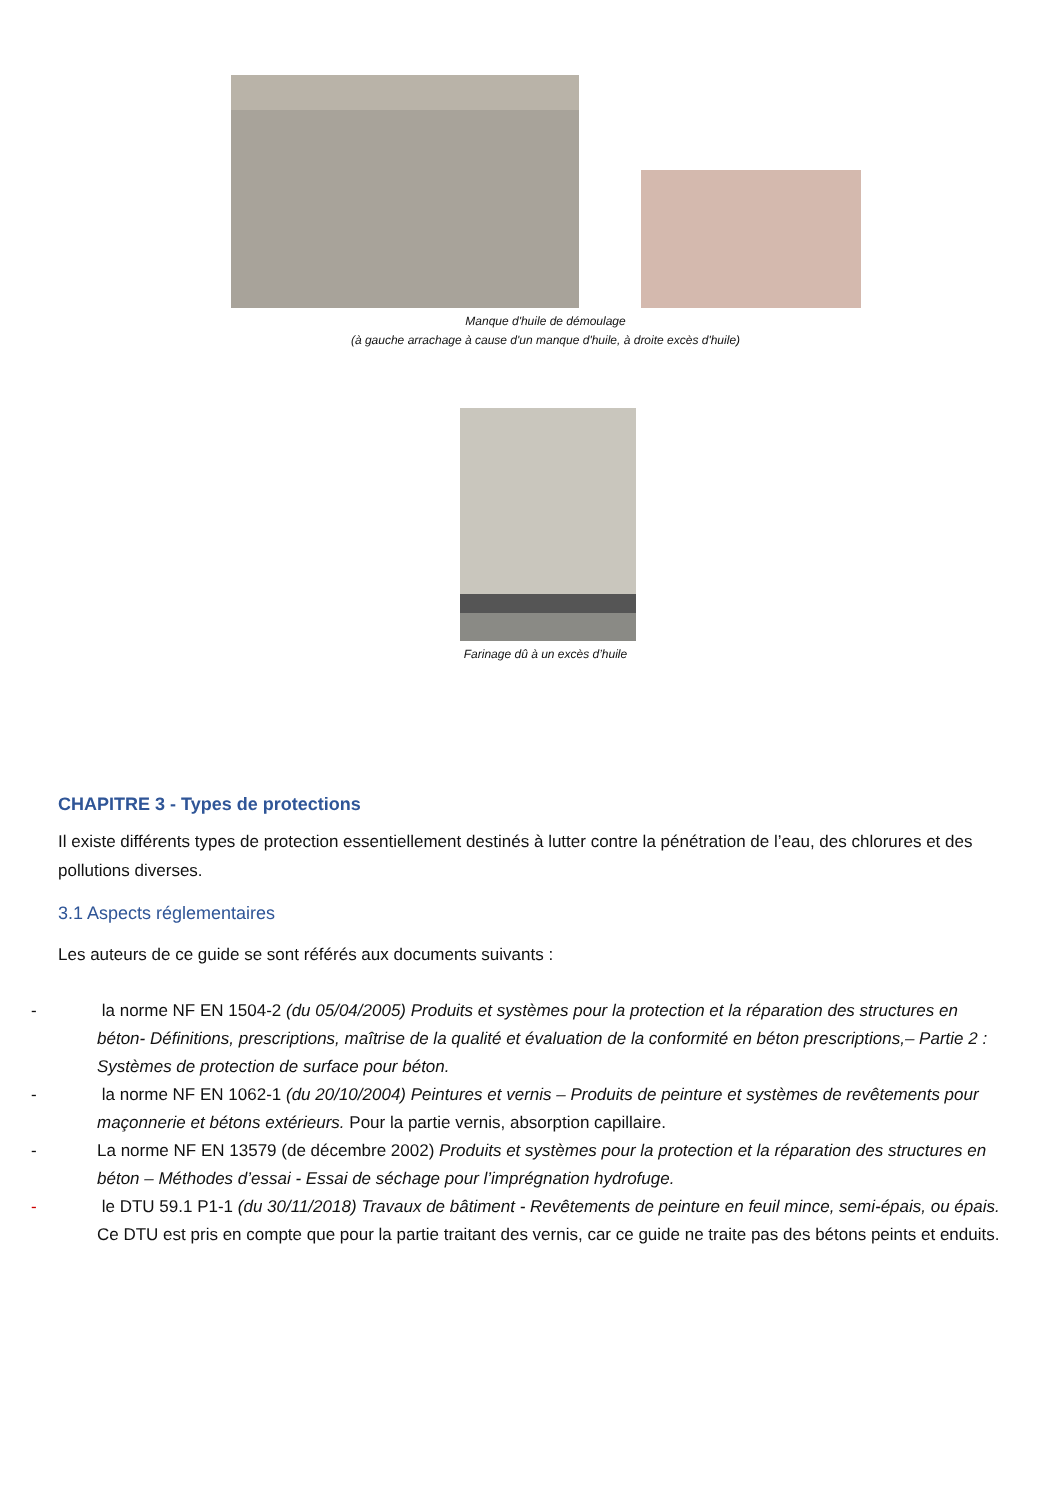Manque d'huile de démoulage
(à gauche arrachage à cause d'un manque d'huile, à droite excès d'huile)
Farinage dû à un excès d’huile
CHAPITRE 3 - Types de protections
Il existe différents types de protection essentiellement destinés à lutter contre la pénétration de l’eau, des chlorures et des pollutions diverses.
3.1 Aspects réglementaires
Les auteurs de ce guide se sont référés aux documents suivants :
- la norme NF EN 1504-2 (du 05/04/2005) Produits et systèmes pour la protection et la réparation des structures en béton- Définitions, prescriptions, maîtrise de la qualité et évaluation de la conformité en béton prescriptions,– Partie 2 : Systèmes de protection de surface pour béton.
- la norme NF EN 1062-1 (du 20/10/2004) Peintures et vernis – Produits de peinture et systèmes de revêtements pour maçonnerie et bétons extérieurs. Pour la partie vernis, absorption capillaire.
- La norme NF EN 13579 (de décembre 2002) Produits et systèmes pour la protection et la réparation des structures en béton – Méthodes d’essai - Essai de séchage pour l’imprégnation hydrofuge.
- le DTU 59.1 P1-1 (du 30/11/2018) Travaux de bâtiment - Revêtements de peinture en feuil mince, semi-épais, ou épais. Ce DTU est pris en compte que pour la partie traitant des vernis, car ce guide ne traite pas des bétons peints et enduits.